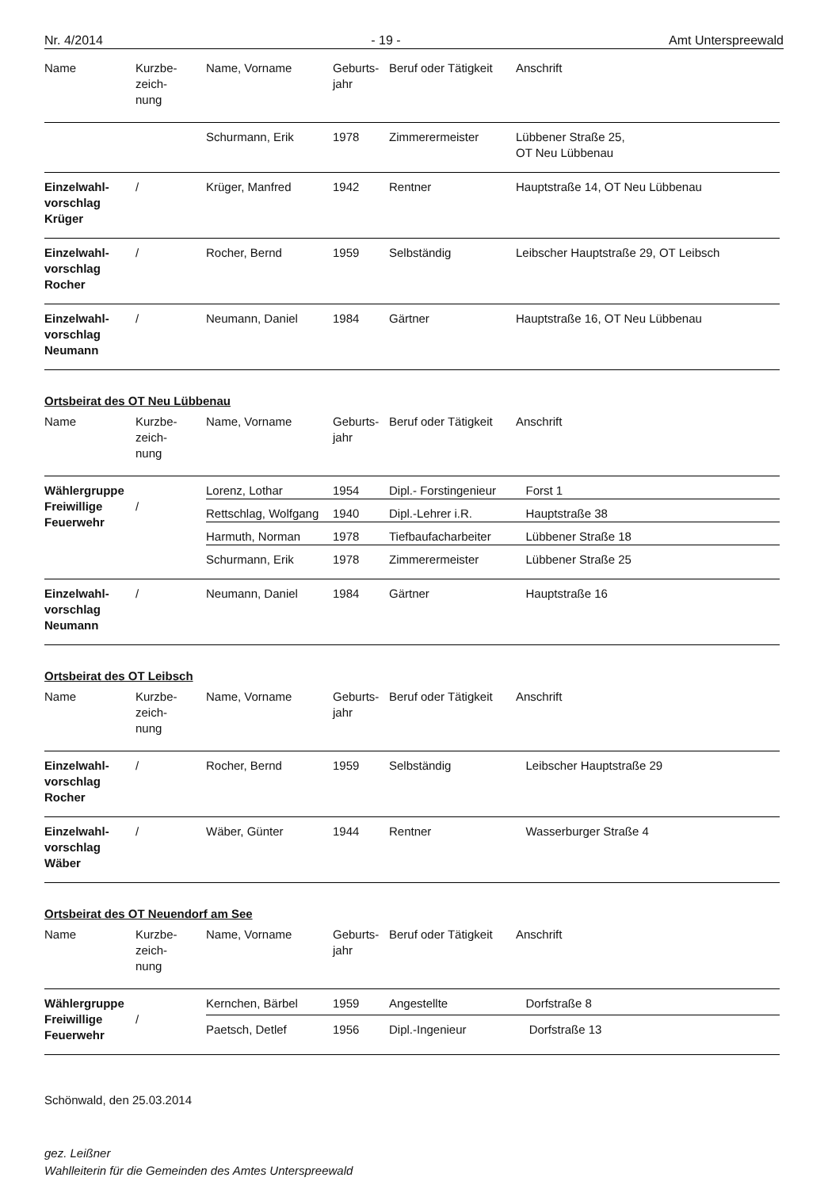Nr. 4/2014 - 19 - Amt Unterspreewald
| Name | Kurzbe- zeich- nung | Name, Vorname | Geburts- jahr | Beruf oder Tätigkeit | Anschrift |
| --- | --- | --- | --- | --- | --- |
| | | Schurmann, Erik | 1978 | Zimmerermeister | Lübbener Straße 25, OT Neu Lübbenau |
| Einzelwahl- vorschlag Krüger | / | Krüger, Manfred | 1942 | Rentner | Hauptstraße 14, OT Neu Lübbenau |
| Einzelwahl- vorschlag Rocher | / | Rocher, Bernd | 1959 | Selbständig | Leibscher Hauptstraße 29, OT Leibsch |
| Einzelwahl- vorschlag Neumann | / | Neumann, Daniel | 1984 | Gärtner | Hauptstraße 16, OT Neu Lübbenau |
Ortsbeirat des OT Neu Lübbenau
| Name | Kurzbe- zeich- nung | Name, Vorname | Geburts- jahr | Beruf oder Tätigkeit | Anschrift |
| --- | --- | --- | --- | --- | --- |
| Wählergruppe Freiwillige Feuerwehr | / | Lorenz, Lothar | 1954 | Dipl.- Forstingenieur | Forst 1 |
| | | Rettschlag, Wolfgang | 1940 | Dipl.-Lehrer i.R. | Hauptstraße 38 |
| | | Harmuth, Norman | 1978 | Tiefbaufacharbeiter | Lübbener Straße 18 |
| | | Schurmann, Erik | 1978 | Zimmerermeister | Lübbener Straße 25 |
| Einzelwahl- vorschlag Neumann | / | Neumann, Daniel | 1984 | Gärtner | Hauptstraße 16 |
Ortsbeirat des OT Leibsch
| Name | Kurzbe- zeich- nung | Name, Vorname | Geburts- jahr | Beruf oder Tätigkeit | Anschrift |
| --- | --- | --- | --- | --- | --- |
| Einzelwahl- vorschlag Rocher | / | Rocher, Bernd | 1959 | Selbständig | Leibscher Hauptstraße 29 |
| Einzelwahl- vorschlag Wäber | / | Wäber, Günter | 1944 | Rentner | Wasserburger Straße 4 |
Ortsbeirat des OT Neuendorf am See
| Name | Kurzbe- zeich- nung | Name, Vorname | Geburts- jahr | Beruf oder Tätigkeit | Anschrift |
| --- | --- | --- | --- | --- | --- |
| Wählergruppe Freiwillige Feuerwehr | / | Kernchen, Bärbel | 1959 | Angestellte | Dorfstraße 8 |
| | | Paetsch, Detlef | 1956 | Dipl.-Ingenieur | Dorfstraße 13 |
Schönwald, den 25.03.2014
gez. Leißner
Wahlleiterin für die Gemeinden des Amtes Unterspreewald